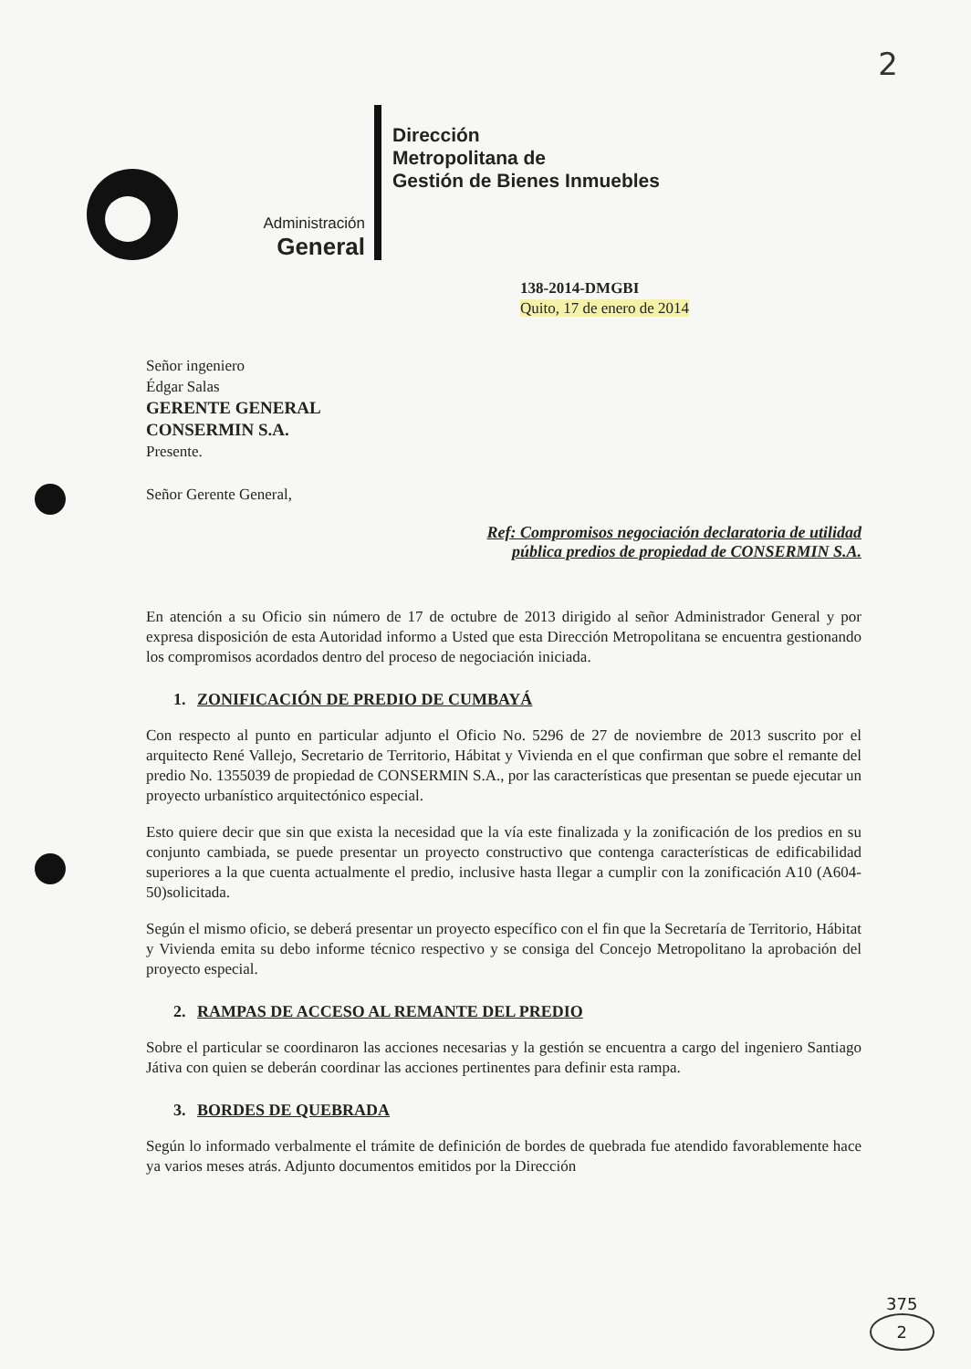2
Administración
General
Dirección
Metropolitana de
Gestión de Bienes Inmuebles
138-2014-DMGBI
Quito, 17 de enero de 2014
Señor ingeniero
Édgar Salas
GERENTE GENERAL
CONSERMIN S.A.
Presente.
Señor Gerente General,
Ref: Compromisos negociación declaratoria de utilidad
pública predios de propiedad de CONSERMIN S.A.
En atención a su Oficio sin número de 17 de octubre de 2013 dirigido al señor Administrador General y por expresa disposición de esta Autoridad informo a Usted que esta Dirección Metropolitana se encuentra gestionando los compromisos acordados dentro del proceso de negociación iniciada.
1. ZONIFICACIÓN DE PREDIO DE CUMBAYÁ
Con respecto al punto en particular adjunto el Oficio No. 5296 de 27 de noviembre de 2013 suscrito por el arquitecto René Vallejo, Secretario de Territorio, Hábitat y Vivienda en el que confirman que sobre el remante del predio No. 1355039 de propiedad de CONSERMIN S.A., por las características que presentan se puede ejecutar un proyecto urbanístico arquitectónico especial.
Esto quiere decir que sin que exista la necesidad que la vía este finalizada y la zonificación de los predios en su conjunto cambiada, se puede presentar un proyecto constructivo que contenga características de edificabilidad superiores a la que cuenta actualmente el predio, inclusive hasta llegar a cumplir con la zonificación A10 (A604-50)solicitada.
Según el mismo oficio, se deberá presentar un proyecto específico con el fin que la Secretaría de Territorio, Hábitat y Vivienda emita su debo informe técnico respectivo y se consiga del Concejo Metropolitano la aprobación del proyecto especial.
2. RAMPAS DE ACCESO AL REMANTE DEL PREDIO
Sobre el particular se coordinaron las acciones necesarias y la gestión se encuentra a cargo del ingeniero Santiago Játiva con quien se deberán coordinar las acciones pertinentes para definir esta rampa.
3. BORDES DE QUEBRADA
Según lo informado verbalmente el trámite de definición de bordes de quebrada fue atendido favorablemente hace ya varios meses atrás. Adjunto documentos emitidos por la Dirección
375
2